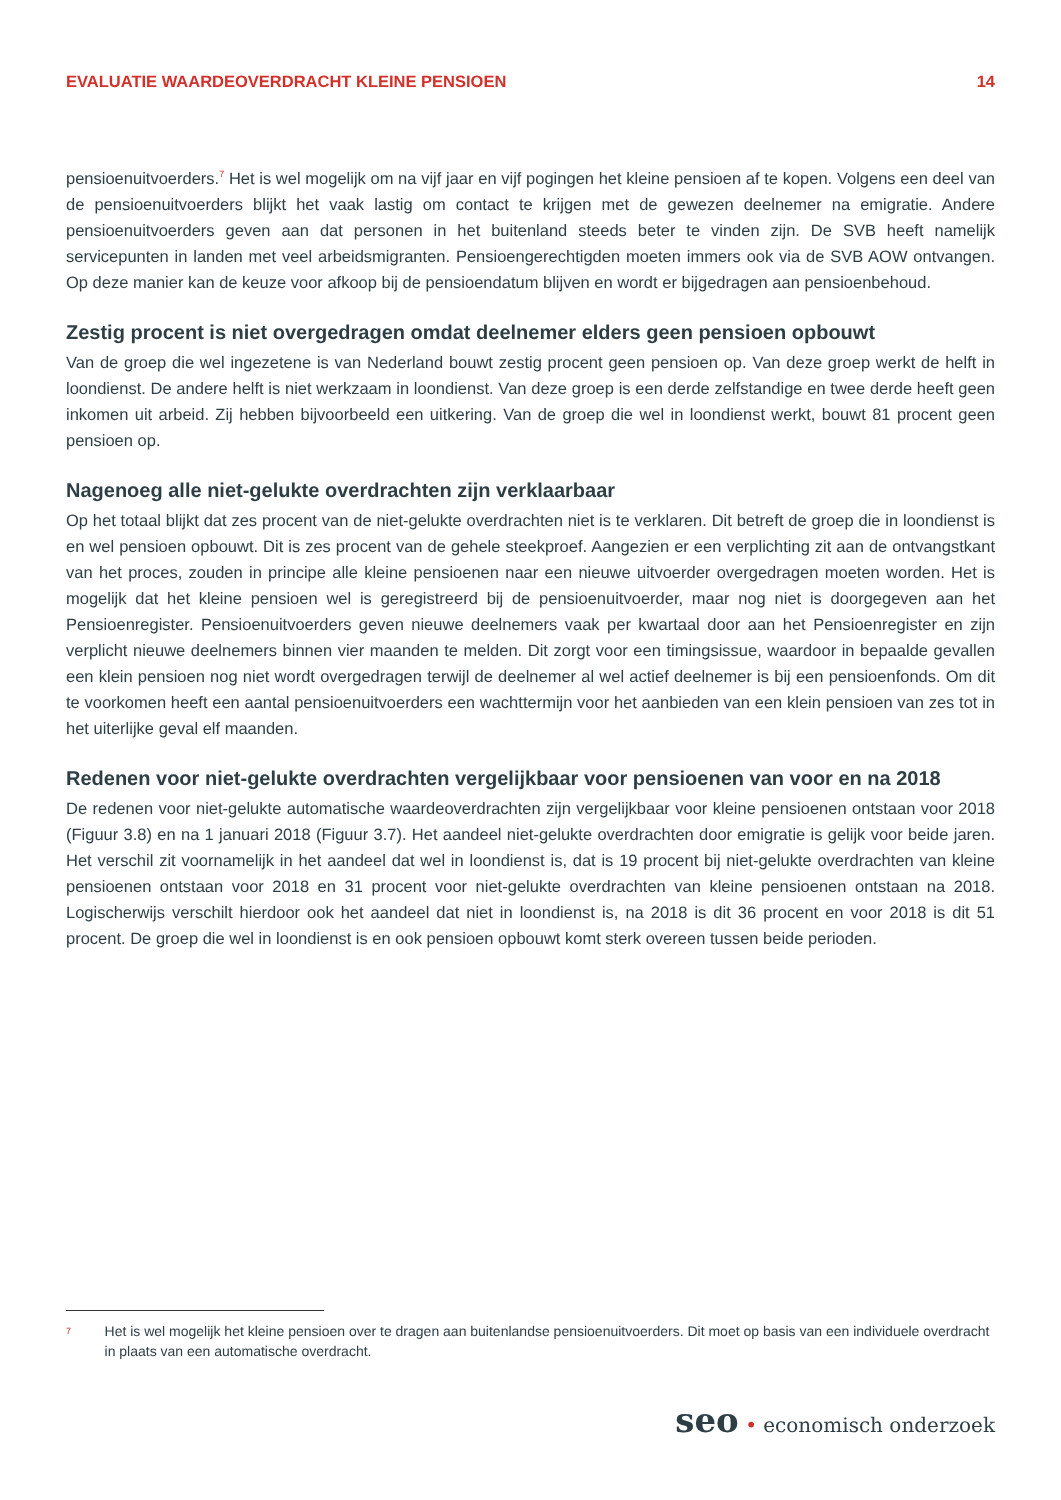EVALUATIE WAARDEOVERDRACHT KLEINE PENSIOEN
14
pensioenuitvoerders.<sup>7</sup> Het is wel mogelijk om na vijf jaar en vijf pogingen het kleine pensioen af te kopen. Volgens een deel van de pensioenuitvoerders blijkt het vaak lastig om contact te krijgen met de gewezen deelnemer na emigratie. Andere pensioenuitvoerders geven aan dat personen in het buitenland steeds beter te vinden zijn. De SVB heeft namelijk servicepunten in landen met veel arbeidsmigranten. Pensioengerechtigden moeten immers ook via de SVB AOW ontvangen. Op deze manier kan de keuze voor afkoop bij de pensioendatum blijven en wordt er bijgedragen aan pensioenbehoud.
Zestig procent is niet overgedragen omdat deelnemer elders geen pensioen opbouwt
Van de groep die wel ingezetene is van Nederland bouwt zestig procent geen pensioen op. Van deze groep werkt de helft in loondienst. De andere helft is niet werkzaam in loondienst. Van deze groep is een derde zelfstandige en twee derde heeft geen inkomen uit arbeid. Zij hebben bijvoorbeeld een uitkering. Van de groep die wel in loondienst werkt, bouwt 81 procent geen pensioen op.
Nagenoeg alle niet-gelukte overdrachten zijn verklaarbaar
Op het totaal blijkt dat zes procent van de niet-gelukte overdrachten niet is te verklaren. Dit betreft de groep die in loondienst is en wel pensioen opbouwt. Dit is zes procent van de gehele steekproef. Aangezien er een verplichting zit aan de ontvangstkant van het proces, zouden in principe alle kleine pensioenen naar een nieuwe uitvoerder overgedragen moeten worden. Het is mogelijk dat het kleine pensioen wel is geregistreerd bij de pensioenuitvoerder, maar nog niet is doorgegeven aan het Pensioenregister. Pensioenuitvoerders geven nieuwe deelnemers vaak per kwartaal door aan het Pensioenregister en zijn verplicht nieuwe deelnemers binnen vier maanden te melden. Dit zorgt voor een timingsissue, waardoor in bepaalde gevallen een klein pensioen nog niet wordt overgedragen terwijl de deelnemer al wel actief deelnemer is bij een pensioenfonds. Om dit te voorkomen heeft een aantal pensioenuitvoerders een wachttermijn voor het aanbieden van een klein pensioen van zes tot in het uiterlijke geval elf maanden.
Redenen voor niet-gelukte overdrachten vergelijkbaar voor pensioenen van voor en na 2018
De redenen voor niet-gelukte automatische waardeoverdrachten zijn vergelijkbaar voor kleine pensioenen ontstaan voor 2018 (Figuur 3.8) en na 1 januari 2018 (Figuur 3.7). Het aandeel niet-gelukte overdrachten door emigratie is gelijk voor beide jaren. Het verschil zit voornamelijk in het aandeel dat wel in loondienst is, dat is 19 procent bij niet-gelukte overdrachten van kleine pensioenen ontstaan voor 2018 en 31 procent voor niet-gelukte overdrachten van kleine pensioenen ontstaan na 2018. Logischerwijs verschilt hierdoor ook het aandeel dat niet in loondienst is, na 2018 is dit 36 procent en voor 2018 is dit 51 procent. De groep die wel in loondienst is en ook pensioen opbouwt komt sterk overeen tussen beide perioden.
7
Het is wel mogelijk het kleine pensioen over te dragen aan buitenlandse pensioenuitvoerders. Dit moet op basis van een individuele overdracht in plaats van een automatische overdracht.
seo • economisch onderzoek